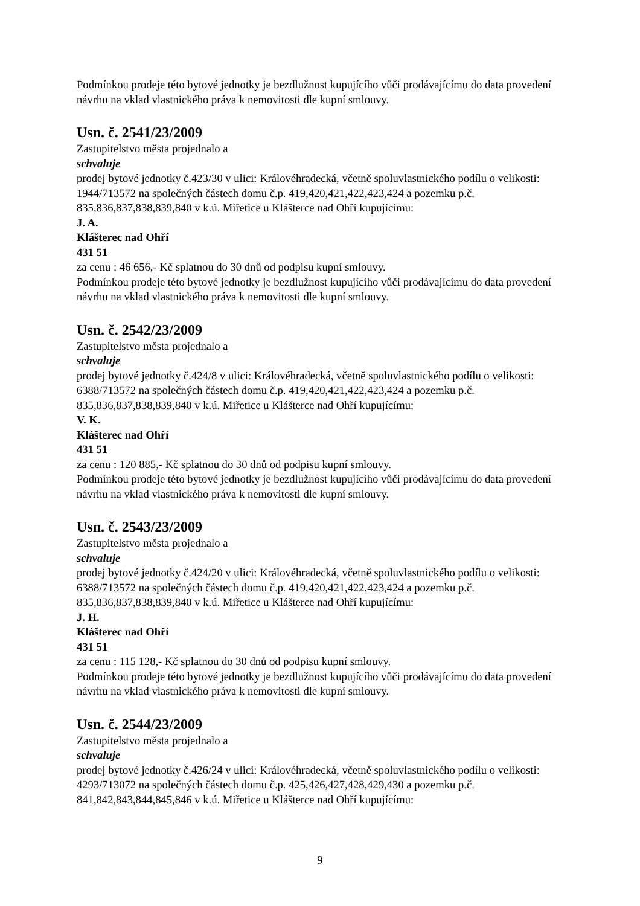Podmínkou prodeje této bytové jednotky je bezdlužnost kupujícího vůči prodávajícímu do data provedení návrhu na vklad vlastnického práva k nemovitosti dle kupní smlouvy.
Usn. č. 2541/23/2009
Zastupitelstvo města projednalo a
schvaluje
prodej bytové jednotky č.423/30 v ulici: Královéhradecká, včetně spoluvlastnického podílu o velikosti: 1944/713572 na společných částech domu č.p. 419,420,421,422,423,424 a pozemku p.č. 835,836,837,838,839,840 v k.ú. Miřetice u Klášterce nad Ohří kupujícímu:
J. A.
Klášterec nad Ohří
431 51
za cenu : 46 656,- Kč splatnou do 30 dnů od podpisu kupní smlouvy.
Podmínkou prodeje této bytové jednotky je bezdlužnost kupujícího vůči prodávajícímu do data provedení návrhu na vklad vlastnického práva k nemovitosti dle kupní smlouvy.
Usn. č. 2542/23/2009
Zastupitelstvo města projednalo a
schvaluje
prodej bytové jednotky č.424/8 v ulici: Královéhradecká, včetně spoluvlastnického podílu o velikosti: 6388/713572 na společných částech domu č.p. 419,420,421,422,423,424 a pozemku p.č. 835,836,837,838,839,840 v k.ú. Miřetice u Klášterce nad Ohří kupujícímu:
V. K.
Klášterec nad Ohří
431 51
za cenu : 120 885,- Kč splatnou do 30 dnů od podpisu kupní smlouvy.
Podmínkou prodeje této bytové jednotky je bezdlužnost kupujícího vůči prodávajícímu do data provedení návrhu na vklad vlastnického práva k nemovitosti dle kupní smlouvy.
Usn. č. 2543/23/2009
Zastupitelstvo města projednalo a
schvaluje
prodej bytové jednotky č.424/20 v ulici: Královéhradecká, včetně spoluvlastnického podílu o velikosti: 6388/713572 na společných částech domu č.p. 419,420,421,422,423,424 a pozemku p.č. 835,836,837,838,839,840 v k.ú. Miřetice u Klášterce nad Ohří kupujícímu:
J. H.
Klášterec nad Ohří
431 51
za cenu : 115 128,- Kč splatnou do 30 dnů od podpisu kupní smlouvy.
Podmínkou prodeje této bytové jednotky je bezdlužnost kupujícího vůči prodávajícímu do data provedení návrhu na vklad vlastnického práva k nemovitosti dle kupní smlouvy.
Usn. č. 2544/23/2009
Zastupitelstvo města projednalo a
schvaluje
prodej bytové jednotky č.426/24 v ulici: Královéhradecká, včetně spoluvlastnického podílu o velikosti: 4293/713072 na společných částech domu č.p. 425,426,427,428,429,430 a pozemku p.č. 841,842,843,844,845,846 v k.ú. Miřetice u Klášterce nad Ohří kupujícímu:
9